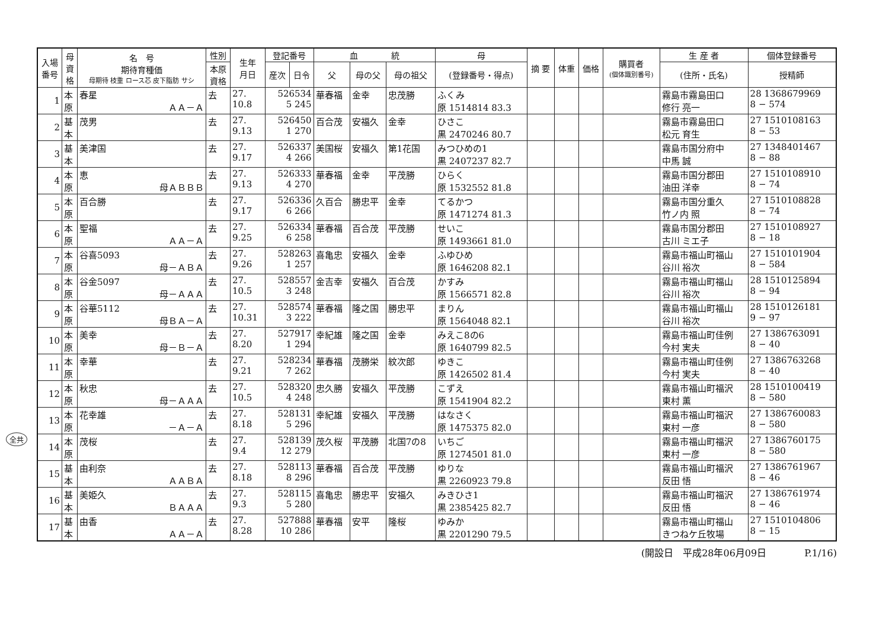全共
| 入場 番号 | 母 資 格 | 名 号 期待育種価 母期待 枝重 ロース芯 皮下脂肪 サシ | 性別 | 生年 月日 | 登記番号 | | 血 統 | | | 母 | 摘 要 | 体重 | 価格 | 購買者 (個体識別番号) | 生 産 者 | 個体登録番号 |
| --- | --- | --- | --- | --- | --- | --- | --- | --- | --- | --- | --- | --- | --- | --- | --- | --- |
| | | | 本原 資格 | | 産次 | 日令 | 父 | 母の父 | 母の祖父 | (登録番号・得点) | | | | | (住所・氏名) | 授精師 |
| 1 | 本 原 | 春星 ＡＡ－Ａ | 去 | 27. 10.8 | 526534 5 245 | | 華春福 | 金幸 | 忠茂勝 | ふくみ 原 1514814 83.3 | | | | | 霧島市霧島田口 修行 亮一 | 28 1368679969 8 − 574 |
| 2 | 基 本 | 茂男 | 去 | 27. 9.13 | 526450 1 270 | | 百合茂 | 安福久 | 金幸 | ひさこ 黒 2470246 80.7 | | | | | 霧島市霧島田口 松元 育生 | 27 1510108163 8 − 53 |
| 3 | 基 本 | 美津国 | 去 | 27. 9.17 | 526337 4 266 | | 美国桜 | 安福久 | 第1花国 | みつひめの1 黒 2407237 82.7 | | | | | 霧島市国分府中 中馬 誠 | 27 1348401467 8 − 88 |
| 4 | 本 原 | 恵 母ＡＢＢＢ | 去 | 27. 9.13 | 526333 4 270 | | 華春福 | 金幸 | 平茂勝 | ひらく 原 1532552 81.8 | | | | | 霧島市国分郡田 油田 洋幸 | 27 1510108910 8 − 74 |
| 5 | 本 原 | 百合勝 | 去 | 27. 9.17 | 526336 6 266 | | 久百合 | 勝忠平 | 金幸 | てるかつ 原 1471274 81.3 | | | | | 霧島市国分重久 竹ノ内 照 | 27 1510108828 8 − 74 |
| 6 | 本 原 | 聖福 ＡＡ－Ａ | 去 | 27. 9.25 | 526334 6 258 | | 華春福 | 百合茂 | 平茂勝 | せいこ 原 1493661 81.0 | | | | | 霧島市国分郡田 古川 ミエ子 | 27 1510108927 8 − 18 |
| 7 | 本 原 | 谷喜5093 母－ＡＢＡ | 去 | 27. 9.26 | 528263 1 257 | | 喜亀忠 | 安福久 | 金幸 | ふゆひめ 原 1646208 82.1 | | | | | 霧島市福山町福山 谷川 裕次 | 27 1510101904 8 − 584 |
| 8 | 本 原 | 谷金5097 母－ＡＡＡ | 去 | 27. 10.5 | 528557 3 248 | | 金吉幸 | 安福久 | 百合茂 | かすみ 原 1566571 82.8 | | | | | 霧島市福山町福山 谷川 裕次 | 28 1510125894 8 − 94 |
| 9 | 本 原 | 谷華5112 母ＢＡ－Ａ | 去 | 27. 10.31 | 528574 3 222 | | 華春福 | 隆之国 | 勝忠平 | まりん 原 1564048 82.1 | | | | | 霧島市福山町福山 谷川 裕次 | 28 1510126181 9 − 97 |
| 10 | 本 原 | 美幸 母－Ｂ－Ａ | 去 | 27. 8.20 | 527917 1 294 | | 幸紀雄 | 隆之国 | 金幸 | みえこ8の6 原 1640799 82.5 | | | | | 霧島市福山町佳例 今村 実夫 | 27 1386763091 8 − 40 |
| 11 | 本 原 | 幸華 | 去 | 27. 9.21 | 528234 7 262 | | 華春福 | 茂勝栄 | 紋次郎 | ゆきこ 原 1426502 81.4 | | | | | 霧島市福山町佳例 今村 実夫 | 27 1386763268 8 − 40 |
| 12 | 本 原 | 秋忠 母－ＡＡＡ | 去 | 27. 10.5 | 528320 4 248 | | 忠久勝 | 安福久 | 平茂勝 | こずえ 原 1541904 82.2 | | | | | 霧島市福山町福沢 東村 薫 | 28 1510100419 8 − 580 |
| 13 | 本 原 | 花幸雄 －Ａ－Ａ | 去 | 27. 8.18 | 528131 5 296 | | 幸紀雄 | 安福久 | 平茂勝 | はなさく 原 1475375 82.0 | | | | | 霧島市福山町福沢 東村 一彦 | 27 1386760083 8 − 580 |
| 14 | 本 原 | 茂桜 | 去 | 27. 9.4 | 528139 12 279 | | 茂久桜 | 平茂勝 | 北国7の8 | いちご 原 1274501 81.0 | | | | | 霧島市福山町福沢 東村 一彦 | 27 1386760175 8 − 580 |
| 15 | 基 本 | 由利奈 ＡＡＢＡ | 去 | 27. 8.18 | 528113 8 296 | | 華春福 | 百合茂 | 平茂勝 | ゆりな 黒 2260923 79.8 | | | | | 霧島市福山町福沢 反田 悟 | 27 1386761967 8 − 46 |
| 16 | 基 本 | 美姫久 ＢＡＡＡ | 去 | 27. 9.3 | 528115 5 280 | | 喜亀忠 | 勝忠平 | 安福久 | みきひさ1 黒 2385425 82.7 | | | | | 霧島市福山町福沢 反田 悟 | 27 1386761974 8 − 46 |
| 17 | 基 本 | 由香 ＡＡ－Ａ | 去 | 27. 8.28 | 527888 10 286 | | 華春福 | 安平 | 隆桜 | ゆみか 黒 2201290 79.5 | | | | | 霧島市福山町福山 きつねケ丘牧場 | 27 1510104806 8 − 15 |
(開設日　平成28年06月09日　　　　P.1/16)